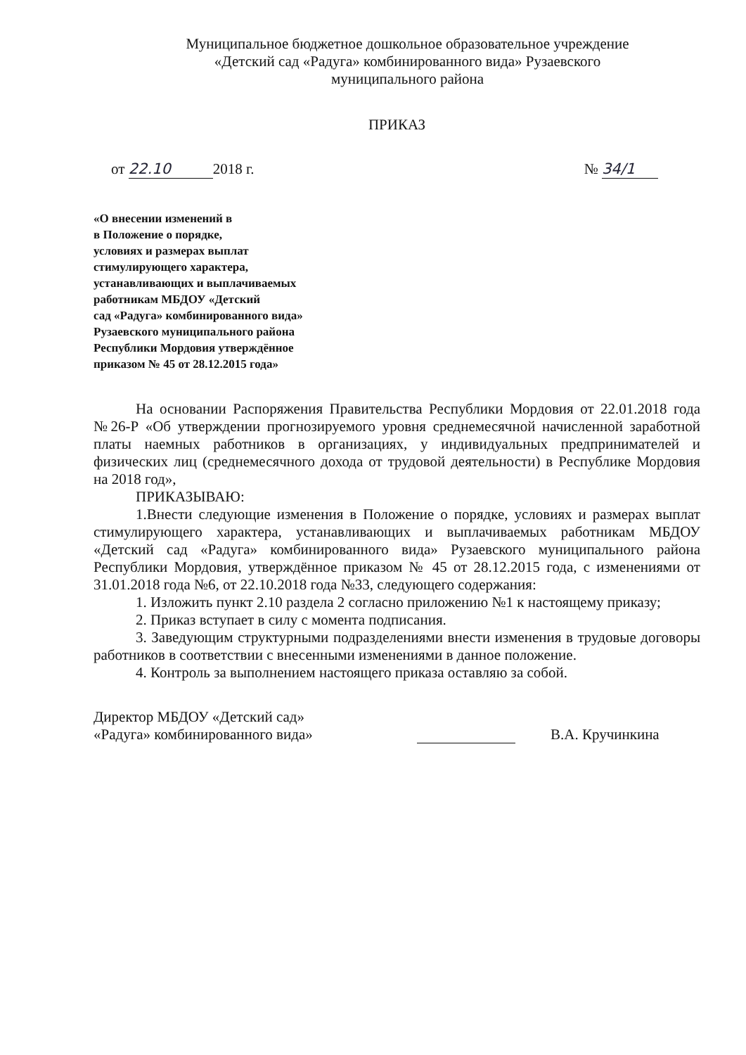Муниципальное бюджетное дошкольное образовательное учреждение
«Детский сад «Радуга» комбинированного вида» Рузаевского
муниципального района
ПРИКАЗ
от 22.10 2018 г. № 34/1
«О внесении изменений в
в Положение о порядке,
условиях и размерах выплат
стимулирующего характера,
устанавливающих и выплачиваемых
работникам МБДОУ «Детский
сад «Радуга» комбинированного вида»
Рузаевского муниципального района
Республики Мордовия утверждённое
приказом № 45 от 28.12.2015 года»
На основании Распоряжения Правительства Республики Мордовия от 22.01.2018 года №26-Р «Об утверждении прогнозируемого уровня среднемесячной начисленной заработной платы наемных работников в организациях, у индивидуальных предпринимателей и физических лиц (среднемесячного дохода от трудовой деятельности) в Республике Мордовия на 2018 год»,
ПРИКАЗЫВАЮ:
1.Внести следующие изменения в Положение о порядке, условиях и размерах выплат стимулирующего характера, устанавливающих и выплачиваемых работникам МБДОУ «Детский сад «Радуга» комбинированного вида» Рузаевского муниципального района Республики Мордовия, утверждённое приказом № 45 от 28.12.2015 года, с изменениями от 31.01.2018 года №6, от 22.10.2018 года №33, следующего содержания:
1. Изложить пункт 2.10 раздела 2 согласно приложению №1 к настоящему приказу;
2. Приказ вступает в силу с момента подписания.
3. Заведующим структурными подразделениями внести изменения в трудовые договоры работников в соответствии с внесенными изменениями в данное положение.
4. Контроль за выполнением настоящего приказа оставляю за собой.
Директор МБДОУ «Детский сад»
«Радуга» комбинированного вида»
В.А. Кручинкина